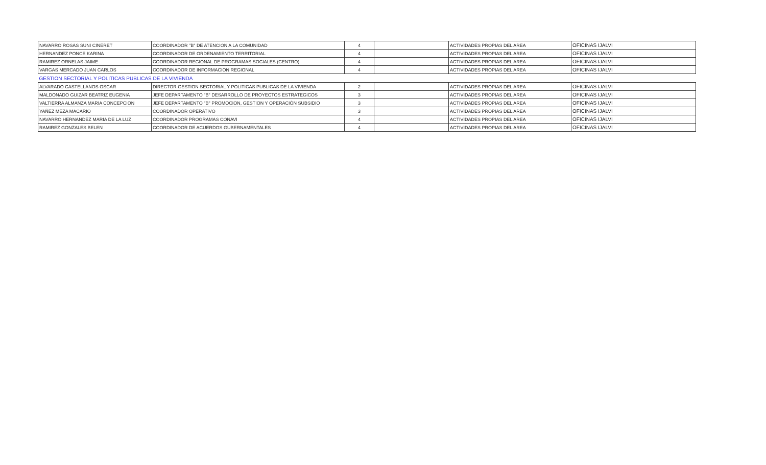| NAVARRO ROSAS SUNI CINERET | COORDINADOR "B" DE ATENCION A LA COMUNIDAD | 4 | | ACTIVIDADES PROPIAS DEL AREA | OFICINAS IJALVI |
| HERNANDEZ PONCE KARINA | COORDINADOR DE ORDENAMIENTO TERRITORIAL | 4 | | ACTIVIDADES PROPIAS DEL AREA | OFICINAS IJALVI |
| RAMIREZ ORNELAS JAIME | COORDINADOR REGIONAL DE PROGRAMAS SOCIALES (CENTRO) | 4 | | ACTIVIDADES PROPIAS DEL AREA | OFICINAS IJALVI |
| VARGAS MERCADO JUAN CARLOS | COORDINADOR DE INFORMACION REGIONAL | 4 | | ACTIVIDADES PROPIAS DEL AREA | OFICINAS IJALVI |
| GESTION SECTORIAL Y POLITICAS PUBLICAS DE LA VIVIENDA | | | | | |
| ALVARADO CASTELLANOS OSCAR | DIRECTOR GESTION SECTORIAL Y POLITICAS PUBLICAS DE LA VIVIENDA | 2 | | ACTIVIDADES PROPIAS DEL AREA | OFICINAS IJALVI |
| MALDONADO GUIZAR BEATRIZ EUGENIA | JEFE DEPARTAMENTO "B" DESARROLLO DE PROYECTOS ESTRATEGICOS | 3 | | ACTIVIDADES PROPIAS DEL AREA | OFICINAS IJALVI |
| VALTIERRA ALMANZA MARIA CONCEPCION | JEFE DEPARTAMENTO "B" PROMOCION, GESTION Y OPERACIÓN SUBSIDIO | 3 | | ACTIVIDADES PROPIAS DEL AREA | OFICINAS IJALVI |
| YAÑEZ MEZA MACARIO | COORDINADOR OPERATIVO | 3 | | ACTIVIDADES PROPIAS DEL AREA | OFICINAS IJALVI |
| NAVARRO HERNANDEZ MARIA DE LA LUZ | COORDINADOR PROGRAMAS CONAVI | 4 | | ACTIVIDADES PROPIAS DEL AREA | OFICINAS IJALVI |
| RAMIREZ GONZALES BELEN | COORDINADOR DE ACUERDOS GUBERNAMENTALES | 4 | | ACTIVIDADES PROPIAS DEL AREA | OFICINAS IJALVI |